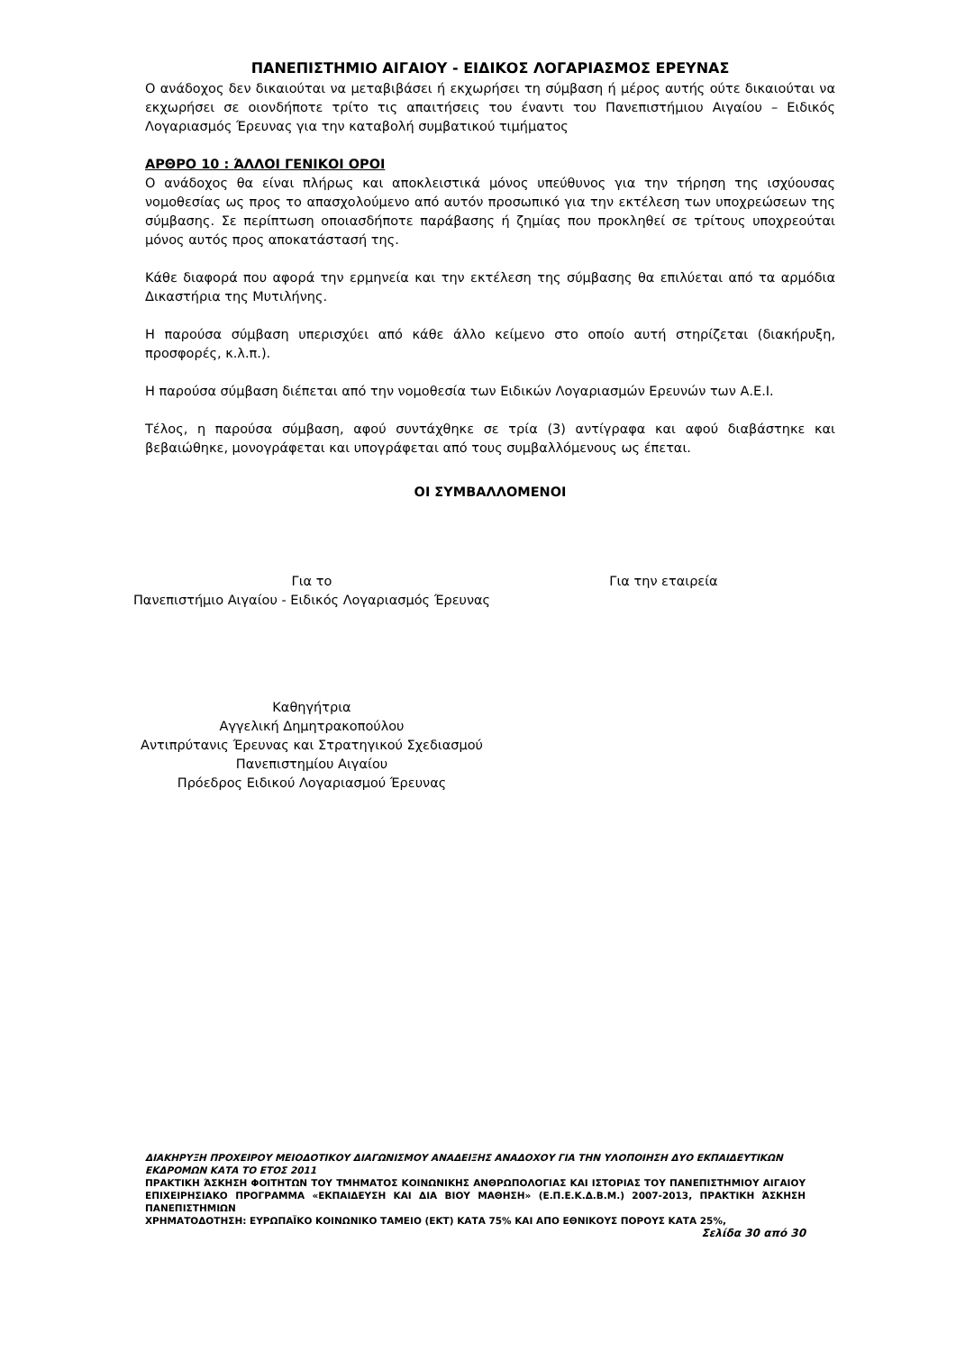ΠΑΝΕΠΙΣΤΗΜΙΟ ΑΙΓΑΙΟΥ - ΕΙΔΙΚΟΣ ΛΟΓΑΡΙΑΣΜΟΣ ΕΡΕΥΝΑΣ
Ο ανάδοχος δεν δικαιούται να μεταβιβάσει ή εκχωρήσει τη σύμβαση ή μέρος αυτής ούτε δικαιούται να εκχωρήσει σε οιονδήποτε τρίτο τις απαιτήσεις του έναντι του Πανεπιστήμιου Αιγαίου – Ειδικός Λογαριασμός Έρευνας για την καταβολή συμβατικού τιμήματος
ΑΡΘΡΟ 10 : ΆΛΛΟΙ ΓΕΝΙΚΟΙ ΟΡΟΙ
Ο ανάδοχος θα είναι πλήρως και αποκλειστικά μόνος υπεύθυνος για την τήρηση της ισχύουσας νομοθεσίας ως προς το απασχολούμενο από αυτόν προσωπικό για την εκτέλεση των υποχρεώσεων της σύμβασης. Σε περίπτωση οποιασδήποτε παράβασης ή ζημίας που προκληθεί σε τρίτους υποχρεούται μόνος αυτός προς αποκατάστασή της.
Κάθε διαφορά που αφορά την ερμηνεία και την εκτέλεση της σύμβασης θα επιλύεται από τα αρμόδια Δικαστήρια της Μυτιλήνης.
Η παρούσα σύμβαση υπερισχύει από κάθε άλλο κείμενο στο οποίο αυτή στηρίζεται (διακήρυξη, προσφορές, κ.λ.π.).
Η παρούσα σύμβαση διέπεται από την νομοθεσία των Ειδικών Λογαριασμών Ερευνών των Α.Ε.Ι.
Τέλος, η παρούσα σύμβαση, αφού συντάχθηκε σε τρία (3) αντίγραφα και αφού διαβάστηκε και βεβαιώθηκε, μονογράφεται και υπογράφεται από τους συμβαλλόμενους ως έπεται.
ΟΙ ΣΥΜΒΑΛΛΟΜΕΝΟΙ
Για το
Πανεπιστήμιο Αιγαίου - Ειδικός Λογαριασμός Έρευνας
Για την εταιρεία
Καθηγήτρια
Αγγελική Δημητρακοπούλου
Αντιπρύτανις Έρευνας και Στρατηγικού Σχεδιασμού
Πανεπιστημίου Αιγαίου
Πρόεδρος Ειδικού Λογαριασμού Έρευνας
ΔΙΑΚΗΡΥΞΗ ΠΡΟΧΕΙΡΟΥ ΜΕΙΟΔΟΤΙΚΟΥ ΔΙΑΓΩΝΙΣΜΟΥ ΑΝΑΔΕΙΞΗΣ ΑΝΑΔΟΧΟΥ ΓΙΑ ΤΗΝ ΥΛΟΠΟΙΗΣΗ ΔΥΟ ΕΚΠΑΙΔΕΥΤΙΚΩΝ ΕΚΔΡΟΜΩΝ ΚΑΤΑ ΤΟ ΕΤΟΣ 2011
ΠΡΑΚΤΙΚΗ ΆΣΚΗΣΗ ΦΟΙΤΗΤΩΝ ΤΟΥ ΤΜΗΜΑΤΟΣ ΚΟΙΝΩΝΙΚΗΣ ΑΝΘΡΩΠΟΛΟΓΙΑΣ ΚΑΙ ΙΣΤΟΡΙΑΣ ΤΟΥ ΠΑΝΕΠΙΣΤΗΜΙΟΥ ΑΙΓΑΙΟΥ ΕΠΙΧΕΙΡΗΣΙΑΚΟ ΠΡΟΓΡΑΜΜΑ «ΕΚΠΑΙΔΕΥΣΗ ΚΑΙ ΔΙΑ ΒΙΟΥ ΜΑΘΗΣΗ» (Ε.Π.Ε.Κ.Δ.Β.Μ.) 2007-2013, ΠΡΑΚΤΙΚΗ ΆΣΚΗΣΗ ΠΑΝΕΠΙΣΤΗΜΙΩΝ
ΧΡΗΜΑΤΟΔΟΤΗΣΗ: ΕΥΡΩΠΑΪΚΟ ΚΟΙΝΩΝΙΚΟ ΤΑΜΕΙΟ (ΕΚΤ) ΚΑΤΑ 75% ΚΑΙ ΑΠΟ ΕΘΝΙΚΟΥΣ ΠΟΡΟΥΣ ΚΑΤΑ 25%,
Σελίδα 30 από 30